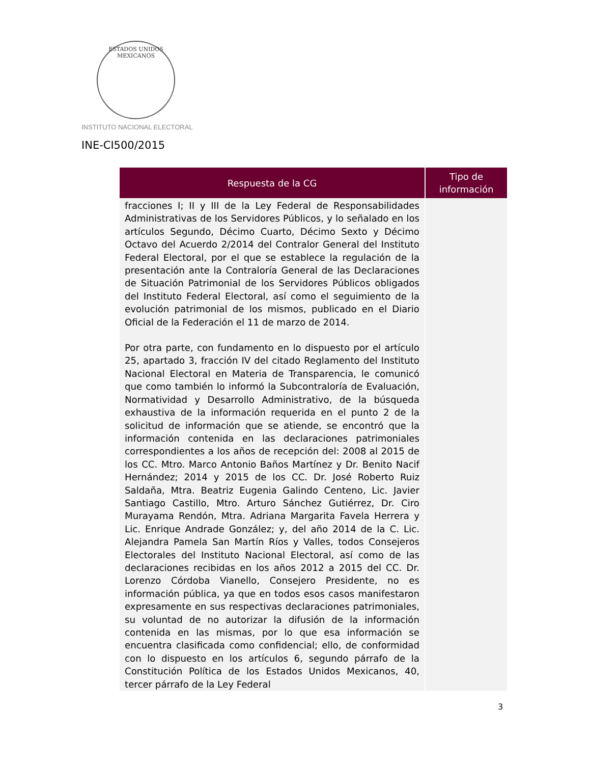ESTADOS UNIDOS MEXICANOS
INSTITUTO NACIONAL ELECTORAL
INE-CI500/2015
| Respuesta de la CG | Tipo de información |
| --- | --- |
| fracciones I; II y III de la Ley Federal de Responsabilidades Administrativas de los Servidores Públicos, y lo señalado en los artículos Segundo, Décimo Cuarto, Décimo Sexto y Décimo Octavo del Acuerdo 2/2014 del Contralor General del Instituto Federal Electoral, por el que se establece la regulación de la presentación ante la Contraloría General de las Declaraciones de Situación Patrimonial de los Servidores Públicos obligados del Instituto Federal Electoral, así como el seguimiento de la evolución patrimonial de los mismos, publicado en el Diario Oficial de la Federación el 11 de marzo de 2014. Por otra parte, con fundamento en lo dispuesto por el artículo 25, apartado 3, fracción IV del citado Reglamento del Instituto Nacional Electoral en Materia de Transparencia, le comunicó que como también lo informó la Subcontraloría de Evaluación, Normatividad y Desarrollo Administrativo, de la búsqueda exhaustiva de la información requerida en el punto 2 de la solicitud de información que se atiende, se encontró que la información contenida en las declaraciones patrimoniales correspondientes a los años de recepción del: 2008 al 2015 de los CC. Mtro. Marco Antonio Baños Martínez y Dr. Benito Nacif Hernández; 2014 y 2015 de los CC. Dr. José Roberto Ruiz Saldaña, Mtra. Beatriz Eugenia Galindo Centeno, Lic. Javier Santiago Castillo, Mtro. Arturo Sánchez Gutiérrez, Dr. Ciro Murayama Rendón, Mtra. Adriana Margarita Favela Herrera y Lic. Enrique Andrade González; y, del año 2014 de la C. Lic. Alejandra Pamela San Martín Ríos y Valles, todos Consejeros Electorales del Instituto Nacional Electoral, así como de las declaraciones recibidas en los años 2012 a 2015 del CC. Dr. Lorenzo Córdoba Vianello, Consejero Presidente, no es información pública, ya que en todos esos casos manifestaron expresamente en sus respectivas declaraciones patrimoniales, su voluntad de no autorizar la difusión de la información contenida en las mismas, por lo que esa información se encuentra clasificada como confidencial; ello, de conformidad con lo dispuesto en los artículos 6, segundo párrafo de la Constitución Política de los Estados Unidos Mexicanos, 40, tercer párrafo de la Ley Federal | |
3